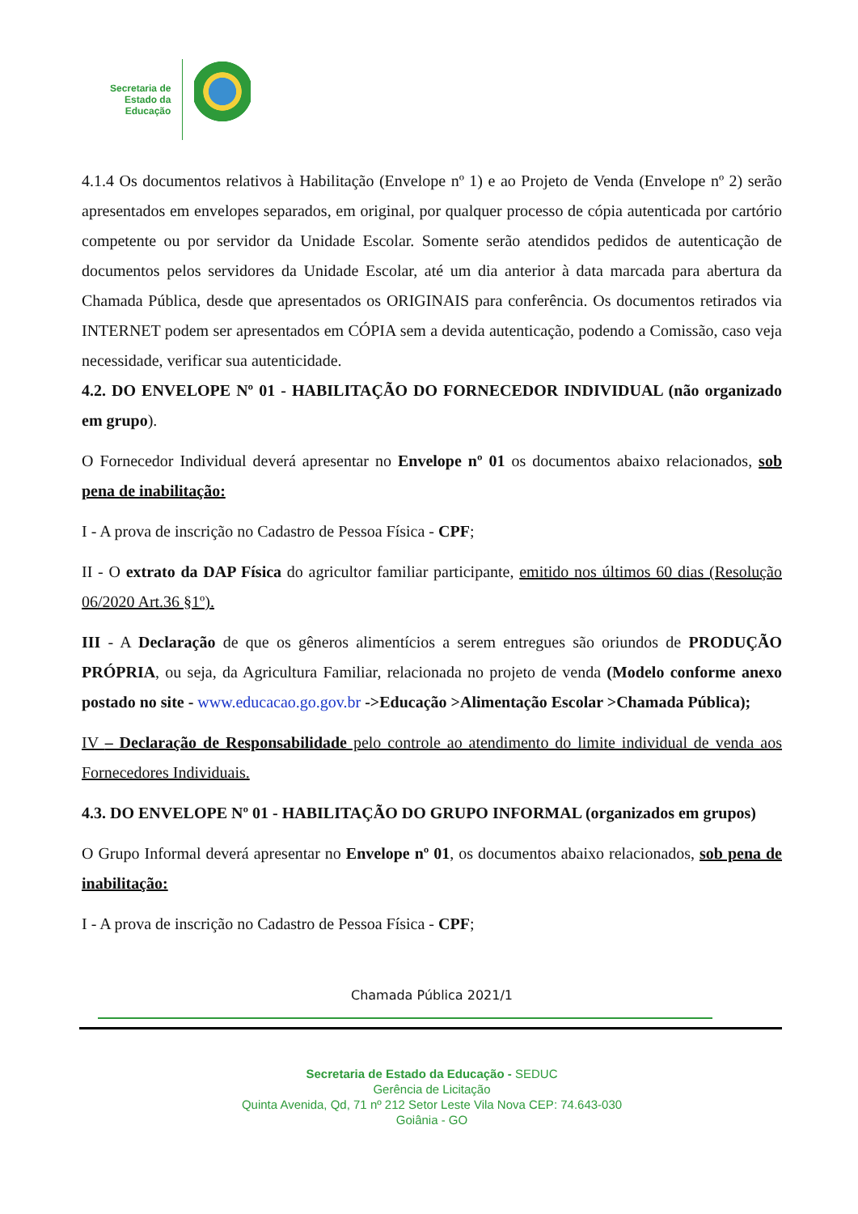Secretaria de
Estado da
Educação
4.1.4 Os documentos relativos à Habilitação (Envelope nº 1) e ao Projeto de Venda (Envelope nº 2) serão apresentados em envelopes separados, em original, por qualquer processo de cópia autenticada por cartório competente ou por servidor da Unidade Escolar. Somente serão atendidos pedidos de autenticação de documentos pelos servidores da Unidade Escolar, até um dia anterior à data marcada para abertura da Chamada Pública, desde que apresentados os ORIGINAIS para conferência. Os documentos retirados via INTERNET podem ser apresentados em CÓPIA sem a devida autenticação, podendo a Comissão, caso veja necessidade, verificar sua autenticidade.
4.2. DO ENVELOPE Nº 01 - HABILITAÇÃO DO FORNECEDOR INDIVIDUAL (não organizado em grupo).
O Fornecedor Individual deverá apresentar no Envelope nº 01 os documentos abaixo relacionados, sob pena de inabilitação:
I - A prova de inscrição no Cadastro de Pessoa Física - CPF;
II - O extrato da DAP Física do agricultor familiar participante, emitido nos últimos 60 dias (Resolução 06/2020 Art.36 §1º).
III - A Declaração de que os gêneros alimentícios a serem entregues são oriundos de PRODUÇÃO PRÓPRIA, ou seja, da Agricultura Familiar, relacionada no projeto de venda (Modelo conforme anexo postado no site - www.educacao.go.gov.br ->Educação >Alimentação Escolar >Chamada Pública);
IV – Declaração de Responsabilidade pelo controle ao atendimento do limite individual de venda aos Fornecedores Individuais.
4.3. DO ENVELOPE Nº 01 - HABILITAÇÃO DO GRUPO INFORMAL (organizados em grupos)
O Grupo Informal deverá apresentar no Envelope nº 01, os documentos abaixo relacionados, sob pena de inabilitação:
I - A prova de inscrição no Cadastro de Pessoa Física - CPF;
Chamada Pública 2021/1
Secretaria de Estado da Educação - SEDUC
Gerência de Licitação
Quinta Avenida, Qd, 71 nº 212 Setor Leste Vila Nova CEP: 74.643-030
Goiânia - GO